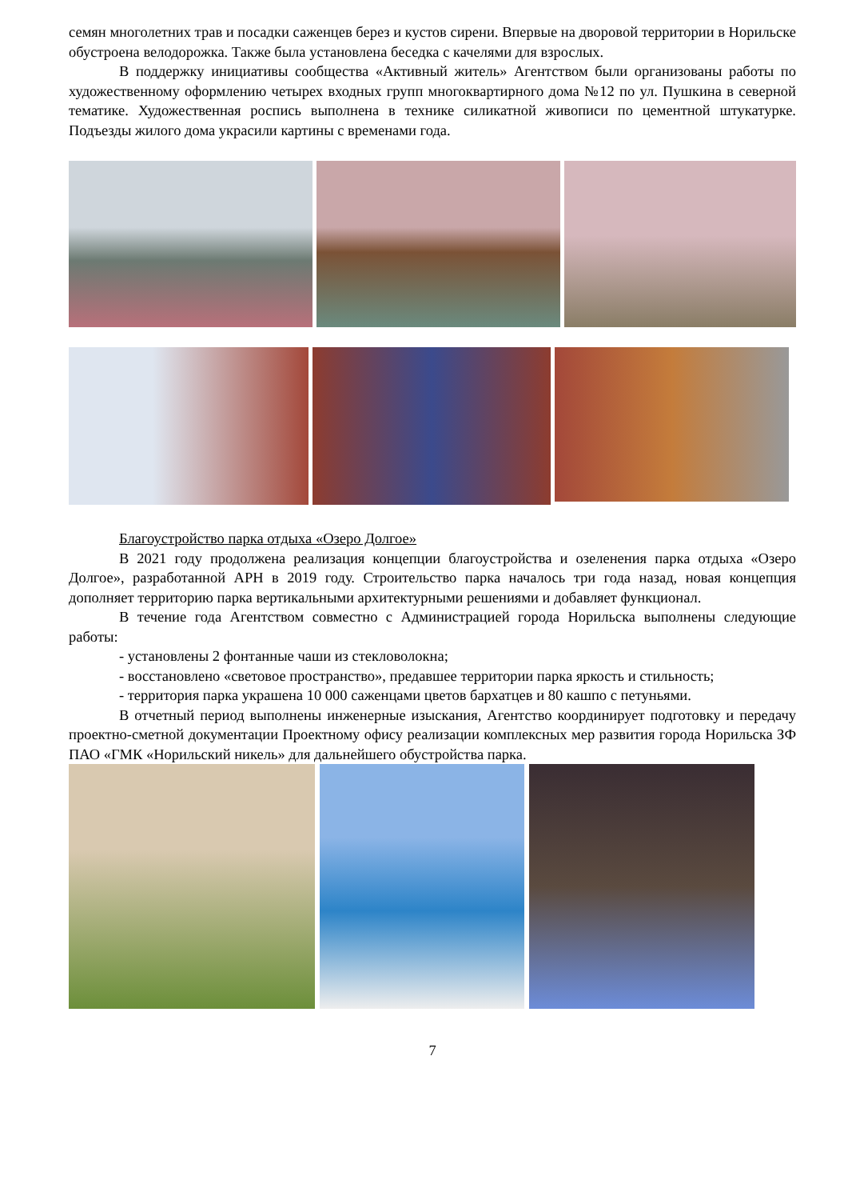семян многолетних трав и посадки саженцев берез и кустов сирени. Впервые на дворовой территории в Норильске обустроена велодорожка. Также была установлена беседка с качелями для взрослых.
В поддержку инициативы сообщества «Активный житель» Агентством были организованы работы по художественному оформлению четырех входных групп многоквартирного дома №12 по ул. Пушкина в северной тематике. Художественная роспись выполнена в технике силикатной живописи по цементной штукатурке. Подъезды жилого дома украсили картины с временами года.
Благоустройство парка отдыха «Озеро Долгое»
В 2021 году продолжена реализация концепции благоустройства и озеленения парка отдыха «Озеро Долгое», разработанной АРН в 2019 году. Строительство парка началось три года назад, новая концепция дополняет территорию парка вертикальными архитектурными решениями и добавляет функционал.
В течение года Агентством совместно с Администрацией города Норильска выполнены следующие работы:
- установлены 2 фонтанные чаши из стекловолокна;
- восстановлено «световое пространство», предавшее территории парка яркость и стильность;
- территория парка украшена 10 000 саженцами цветов бархатцев и 80 кашпо с петуньями.
В отчетный период выполнены инженерные изыскания, Агентство координирует подготовку и передачу проектно-сметной документации Проектному офису реализации комплексных мер развития города Норильска ЗФ ПАО «ГМК «Норильский никель» для дальнейшего обустройства парка.
7